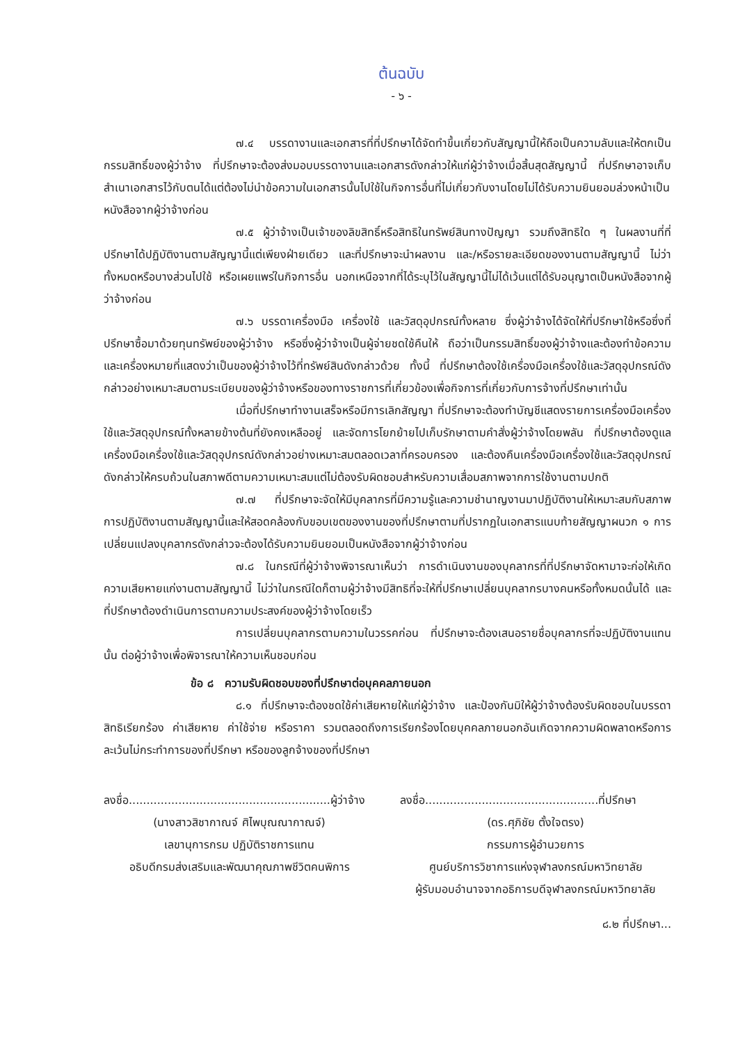ต้นฉบับ
- ๖ -
๗.๔ บรรดางานและเอกสารที่ที่ปรึกษาได้จัดทำขึ้นเกี่ยวกับสัญญานี้ให้ถือเป็นความลับและให้ตกเป็นกรรมสิทธิ์ของผู้ว่าจ้าง ที่ปรึกษาจะต้องส่งมอบบรรดางานและเอกสารดังกล่าวให้แก่ผู้ว่าจ้างเมื่อสิ้นสุดสัญญานี้ ที่ปรึกษาอาจเก็บสำเนาเอกสารไว้กับตนได้แต่ต้องไม่นำข้อความในเอกสารนั้นไปใช้ในกิจการอื่นที่ไม่เกี่ยวกับงานโดยไม่ได้รับความยินยอมล่วงหน้าเป็นหนังสือจากผู้ว่าจ้างก่อน
๗.๕ ผู้ว่าจ้างเป็นเจ้าของลิขสิทธิ์หรือสิทธิในทรัพย์สินทางปัญญา รวมถึงสิทธิใด ๆ ในผลงานที่ที่ปรึกษาได้ปฏิบัติงานตามสัญญานี้แต่เพียงฝ่ายเดียว และที่ปรึกษาจะนำผลงาน และ/หรือรายละเอียดของงานตามสัญญานี้ ไม่ว่าทั้งหมดหรือบางส่วนไปใช้ หรือเผยแพร่ในกิจการอื่น นอกเหนือจากที่ได้ระบุไว้ในสัญญานี้ไม่ได้เว้นแต่ได้รับอนุญาตเป็นหนังสือจากผู้ว่าจ้างก่อน
๗.๖ บรรดาเครื่องมือ เครื่องใช้ และวัสดุอุปกรณ์ทั้งหลาย ซึ่งผู้ว่าจ้างได้จัดให้ที่ปรึกษาใช้หรือซึ่งที่ปรึกษาซื้อมาด้วยทุนทรัพย์ของผู้ว่าจ้าง หรือซึ่งผู้ว่าจ้างเป็นผู้จ่ายชดใช้คืนให้ ถือว่าเป็นกรรมสิทธิ์ของผู้ว่าจ้างและต้องทำข้อความและเครื่องหมายที่แสดงว่าเป็นของผู้ว่าจ้างไว้ที่ทรัพย์สินดังกล่าวด้วย ทั้งนี้ ที่ปรึกษาต้องใช้เครื่องมือเครื่องใช้และวัสดุอุปกรณ์ดังกล่าวอย่างเหมาะสมตามระเบียบของผู้ว่าจ้างหรือของทางราชการที่เกี่ยวข้องเพื่อกิจการที่เกี่ยวกับการจ้างที่ปรึกษาเท่านั้น
เมื่อที่ปรึกษาทำงานเสร็จหรือมีการเลิกสัญญา ที่ปรึกษาจะต้องทำบัญชีแสดงรายการเครื่องมือเครื่องใช้และวัสดุอุปกรณ์ทั้งหลายข้างต้นที่ยังคงเหลืออยู่ และจัดการโยกย้ายไปเก็บรักษาตามคำสั่งผู้ว่าจ้างโดยพลัน ที่ปรึกษาต้องดูแลเครื่องมือเครื่องใช้และวัสดุอุปกรณ์ดังกล่าวอย่างเหมาะสมตลอดเวลาที่ครอบครอง และต้องคืนเครื่องมือเครื่องใช้และวัสดุอุปกรณ์ดังกล่าวให้ครบถ้วนในสภาพดีตามความเหมาะสมแต่ไม่ต้องรับผิดชอบสำหรับความเสื่อมสภาพจากการใช้งานตามปกติ
๗.๗ ที่ปรึกษาจะจัดให้มีบุคลากรที่มีความรู้และความชำนาญงานมาปฏิบัติงานให้เหมาะสมกับสภาพการปฏิบัติงานตามสัญญานี้และให้สอดคล้องกับขอบเขตของงานของที่ปรึกษาตามที่ปรากฏในเอกสารแนบท้ายสัญญาผนวก ๑ การเปลี่ยนแปลงบุคลากรดังกล่าวจะต้องได้รับความยินยอมเป็นหนังสือจากผู้ว่าจ้างก่อน
๗.๘ ในกรณีที่ผู้ว่าจ้างพิจารณาเห็นว่า การดำเนินงานของบุคลากรที่ที่ปรึกษาจัดหามาจะก่อให้เกิดความเสียหายแก่งานตามสัญญานี้ ไม่ว่าในกรณีใดก็ตามผู้ว่าจ้างมีสิทธิที่จะให้ที่ปรึกษาเปลี่ยนบุคลากรบางคนหรือทั้งหมดนั้นได้ และที่ปรึกษาต้องดำเนินการตามความประสงค์ของผู้ว่าจ้างโดยเร็ว
การเปลี่ยนบุคลากรตามความในวรรคก่อน ที่ปรึกษาจะต้องเสนอรายชื่อบุคลากรที่จะปฏิบัติงานแทนนั้น ต่อผู้ว่าจ้างเพื่อพิจารณาให้ความเห็นชอบก่อน
ข้อ ๘ ความรับผิดชอบของที่ปรึกษาต่อบุคคลภายนอก
๘.๑ ที่ปรึกษาจะต้องชดใช้ค่าเสียหายให้แก่ผู้ว่าจ้าง และป้องกันมิให้ผู้ว่าจ้างต้องรับผิดชอบในบรรดาสิทธิเรียกร้อง ค่าเสียหาย ค่าใช้จ่าย หรือราคา รวมตลอดถึงการเรียกร้องโดยบุคคลภายนอกอันเกิดจากความผิดพลาดหรือการละเว้นไม่กระทำการของที่ปรึกษา หรือของลูกจ้างของที่ปรึกษา
ลงชื่อ.........................................................ผู้ว่าจ้าง
(นางสาวสิชากาณจ์ ศิไพบุณณากาณจ์)
เลขานุการกรม ปฏิบัติราชการแทน
อธิบดีกรมส่งเสริมและพัฒนาคุณภาพชีวิตคนพิการ
ลงชื่อ.................................................ที่ปรึกษา
(ดร.ศุภิชัย ตั้งใจตรง)
กรรมการผู้อำนวยการ
ศูนย์บริการวิชาการแห่งจุฬาลงกรณ์มหาวิทยาลัย
ผู้รับมอบอำนาจจากอธิการบดีจุฬาลงกรณ์มหาวิทยาลัย
๘.๒ ที่ปรึกษา...